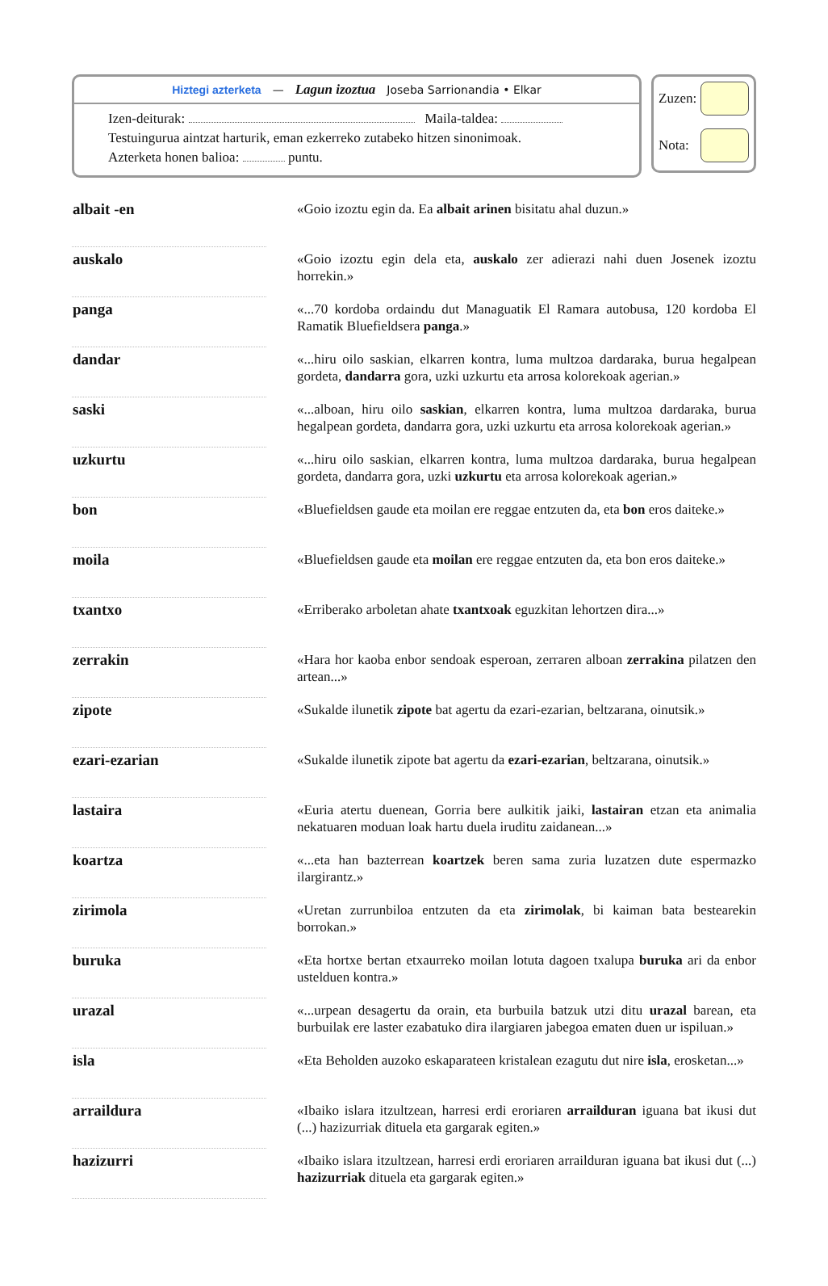Hiztegi azterketa — Lagun izoztua Joseba Sarrionandia • Elkar
Izen-deiturak: Maila-taldea:
Testuingurua aintzat harturik, eman ezkerreko zutabeko hitzen sinonimoak.
Azterketa honen balioa: puntu.
Zuzen:
Nota:
| albait -en | | «Goio izoztu egin da. Ea albait arinen bisitatu ahal duzun.» |
| auskalo | | «Goio izoztu egin dela eta, auskalo zer adierazi nahi duen Josenek izoztu horrekin.» |
| panga | | «...70 kordoba ordaindu dut Managuatik El Ramara autobusa, 120 kordoba El Ramatik Bluefieldsera panga .» |
| dandar | | «...hiru oilo saskian, elkarren kontra, luma multzoa dardaraka, burua hegalpean gordeta, dandarra gora, uzki uzkurtu eta arrosa kolorekoak agerian.» |
| saski | | «...alboan, hiru oilo saskian , elkarren kontra, luma multzoa dardaraka, burua hegalpean gordeta, dandarra gora, uzki uzkurtu eta arrosa kolorekoak agerian.» |
| uzkurtu | | «...hiru oilo saskian, elkarren kontra, luma multzoa dardaraka, burua hegalpean gordeta, dandarra gora, uzki uzkurtu eta arrosa kolorekoak agerian.» |
| bon | | «Bluefieldsen gaude eta moilan ere reggae entzuten da, eta bon eros daiteke.» |
| moila | | «Bluefieldsen gaude eta moilan ere reggae entzuten da, eta bon eros daiteke.» |
| txantxo | | «Erriberako arboletan ahate txantxoak eguzkitan lehortzen dira...» |
| zerrakin | | «Hara hor kaoba enbor sendoak esperoan, zerraren alboan zerrakina pilatzen den artean...» |
| zipote | | «Sukalde ilunetik zipote bat agertu da ezari-ezarian, beltzarana, oinutsik.» |
| ezari-ezarian | | «Sukalde ilunetik zipote bat agertu da ezari-ezarian , beltzarana, oinutsik.» |
| lastaira | | «Euria atertu duenean, Gorria bere aulkitik jaiki, lastairan etzan eta animalia nekatuaren moduan loak hartu duela iruditu zaidanean...» |
| koartza | | «...eta han bazterrean koartzek beren sama zuria luzatzen dute espermazko ilargirantz.» |
| zirimola | | «Uretan zurrunbiloa entzuten da eta zirimolak , bi kaiman bata bestearekin borrokan.» |
| buruka | | «Eta hortxe bertan etxaurreko moilan lotuta dagoen txalupa buruka ari da enbor ustelduen kontra.» |
| urazal | | «...urpean desagertu da orain, eta burbuila batzuk utzi ditu urazal barean, eta burbuilak ere laster ezabatuko dira ilargiaren jabegoa ematen duen ur ispiluan.» |
| isla | | «Eta Beholden auzoko eskaparateen kristalean ezagutu dut nire isla , erosketan...» |
| arraildura | | «Ibaiko islara itzultzean, harresi erdi eroriaren arrailduran iguana bat ikusi dut (...) hazizurriak dituela eta gargarak egiten.» |
| hazizurri | | «Ibaiko islara itzultzean, harresi erdi eroriaren arrailduran iguana bat ikusi dut (...) hazizurriak dituela eta gargarak egiten.» |